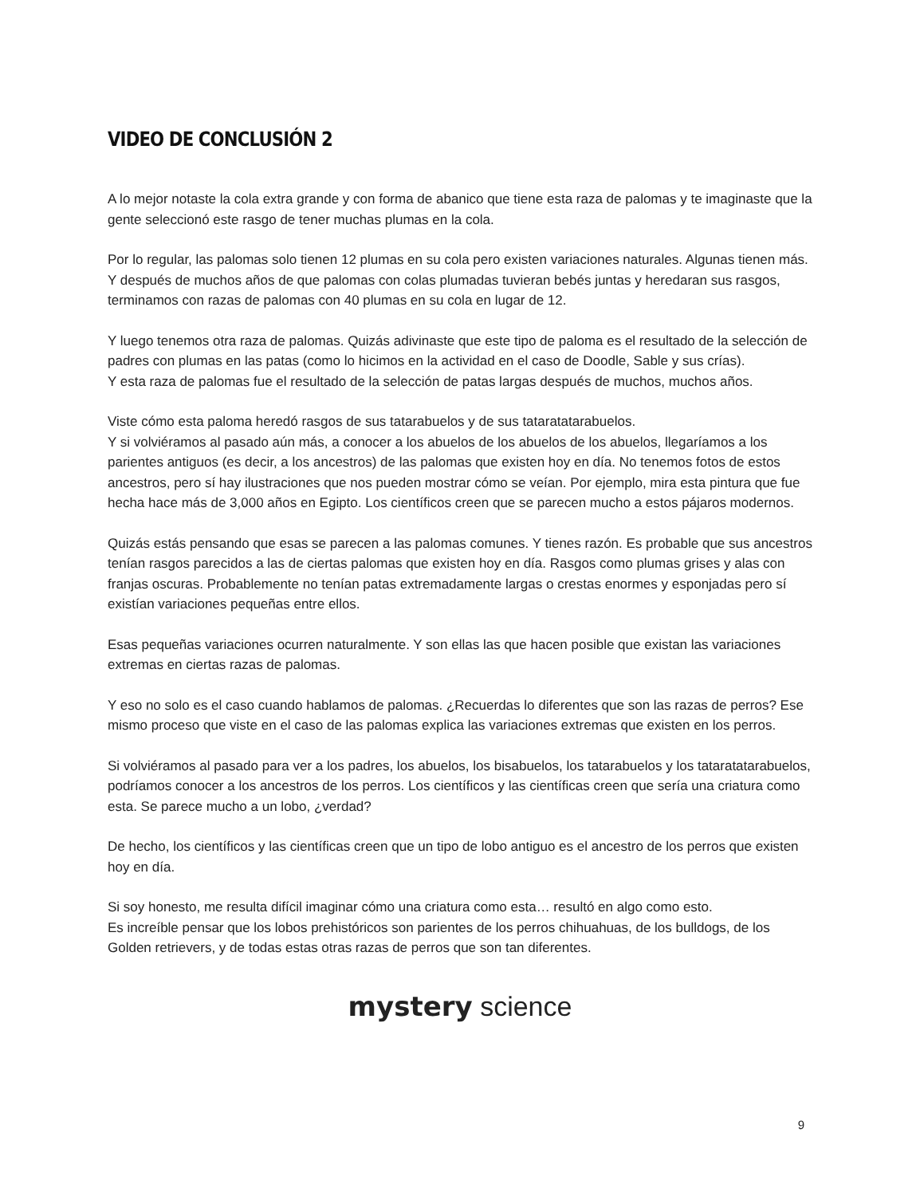VIDEO DE CONCLUSIÓN 2
A lo mejor notaste la cola extra grande y con forma de abanico que tiene esta raza de palomas y te imaginaste que la gente seleccionó este rasgo de tener muchas plumas en la cola.
Por lo regular, las palomas solo tienen 12 plumas en su cola pero existen variaciones naturales. Algunas tienen más. Y después de muchos años de que palomas con colas plumadas tuvieran bebés juntas y heredaran sus rasgos, terminamos con razas de palomas con 40 plumas en su cola en lugar de 12.
Y luego tenemos otra raza de palomas. Quizás adivinaste que este tipo de paloma es el resultado de la selección de padres con plumas en las patas (como lo hicimos en la actividad en el caso de Doodle, Sable y sus crías).
Y esta raza de palomas fue el resultado de la selección de patas largas después de muchos, muchos años.
Viste cómo esta paloma heredó rasgos de sus tatarabuelos y de sus tataratatarabuelos.
Y si volviéramos al pasado aún más, a conocer a los abuelos de los abuelos de los abuelos, llegaríamos a los parientes antiguos (es decir, a los ancestros) de las palomas que existen hoy en día. No tenemos fotos de estos ancestros, pero sí hay ilustraciones que nos pueden mostrar cómo se veían. Por ejemplo, mira esta pintura que fue hecha hace más de 3,000 años en Egipto. Los científicos creen que se parecen mucho a estos pájaros modernos.
Quizás estás pensando que esas se parecen a las palomas comunes. Y tienes razón. Es probable que sus ancestros tenían rasgos parecidos a las de ciertas palomas que existen hoy en día. Rasgos como plumas grises y alas con franjas oscuras. Probablemente no tenían patas extremadamente largas o crestas enormes y esponjadas pero sí existían variaciones pequeñas entre ellos.
Esas pequeñas variaciones ocurren naturalmente. Y son ellas las que hacen posible que existan las variaciones extremas en ciertas razas de palomas.
Y eso no solo es el caso cuando hablamos de palomas. ¿Recuerdas lo diferentes que son las razas de perros? Ese mismo proceso que viste en el caso de las palomas explica las variaciones extremas que existen en los perros.
Si volviéramos al pasado para ver a los padres, los abuelos, los bisabuelos, los tatarabuelos y los tataratatarabuelos, podríamos conocer a los ancestros de los perros. Los científicos y las científicas creen que sería una criatura como esta. Se parece mucho a un lobo, ¿verdad?
De hecho, los científicos y las científicas creen que un tipo de lobo antiguo es el ancestro de los perros que existen hoy en día.
Si soy honesto, me resulta difícil imaginar cómo una criatura como esta… resultó en algo como esto.
Es increíble pensar que los lobos prehistóricos son parientes de los perros chihuahuas, de los bulldogs, de los Golden retrievers, y de todas estas otras razas de perros que son tan diferentes.
mystery science
9